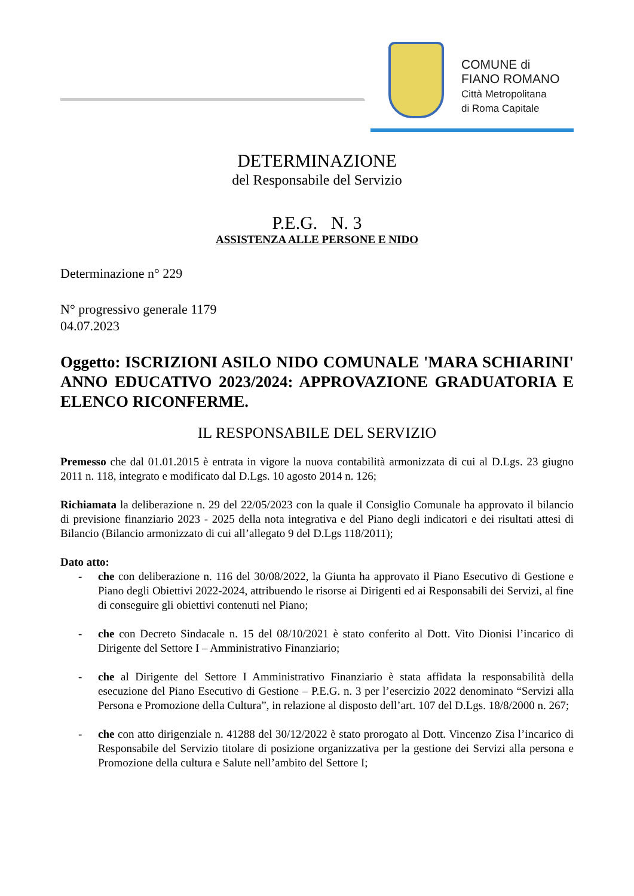COMUNE di
FIANO ROMANO
Città Metropolitana
di Roma Capitale
DETERMINAZIONE
del Responsabile del Servizio
P.E.G. N. 3
ASSISTENZA ALLE PERSONE E NIDO
Determinazione n° 229
N° progressivo generale 1179
04.07.2023
Oggetto: ISCRIZIONI ASILO NIDO COMUNALE 'MARA SCHIARINI' ANNO EDUCATIVO 2023/2024: APPROVAZIONE GRADUATORIA E ELENCO RICONFERME.
IL RESPONSABILE DEL SERVIZIO
Premesso che dal 01.01.2015 è entrata in vigore la nuova contabilità armonizzata di cui al D.Lgs. 23 giugno 2011 n. 118, integrato e modificato dal D.Lgs. 10 agosto 2014 n. 126;
Richiamata la deliberazione n. 29 del 22/05/2023 con la quale il Consiglio Comunale ha approvato il bilancio di previsione finanziario 2023 - 2025 della nota integrativa e del Piano degli indicatori e dei risultati attesi di Bilancio (Bilancio armonizzato di cui all’allegato 9 del D.Lgs 118/2011);
Dato atto:
- che con deliberazione n. 116 del 30/08/2022, la Giunta ha approvato il Piano Esecutivo di Gestione e Piano degli Obiettivi 2022-2024, attribuendo le risorse ai Dirigenti ed ai Responsabili dei Servizi, al fine di conseguire gli obiettivi contenuti nel Piano;
- che con Decreto Sindacale n. 15 del 08/10/2021 è stato conferito al Dott. Vito Dionisi l’incarico di Dirigente del Settore I – Amministrativo Finanziario;
- che al Dirigente del Settore I Amministrativo Finanziario è stata affidata la responsabilità della esecuzione del Piano Esecutivo di Gestione – P.E.G. n. 3 per l’esercizio 2022 denominato “Servizi alla Persona e Promozione della Cultura”, in relazione al disposto dell’art. 107 del D.Lgs. 18/8/2000 n. 267;
- che con atto dirigenziale n. 41288 del 30/12/2022 è stato prorogato al Dott. Vincenzo Zisa l’incarico di Responsabile del Servizio titolare di posizione organizzativa per la gestione dei Servizi alla persona e Promozione della cultura e Salute nell’ambito del Settore I;